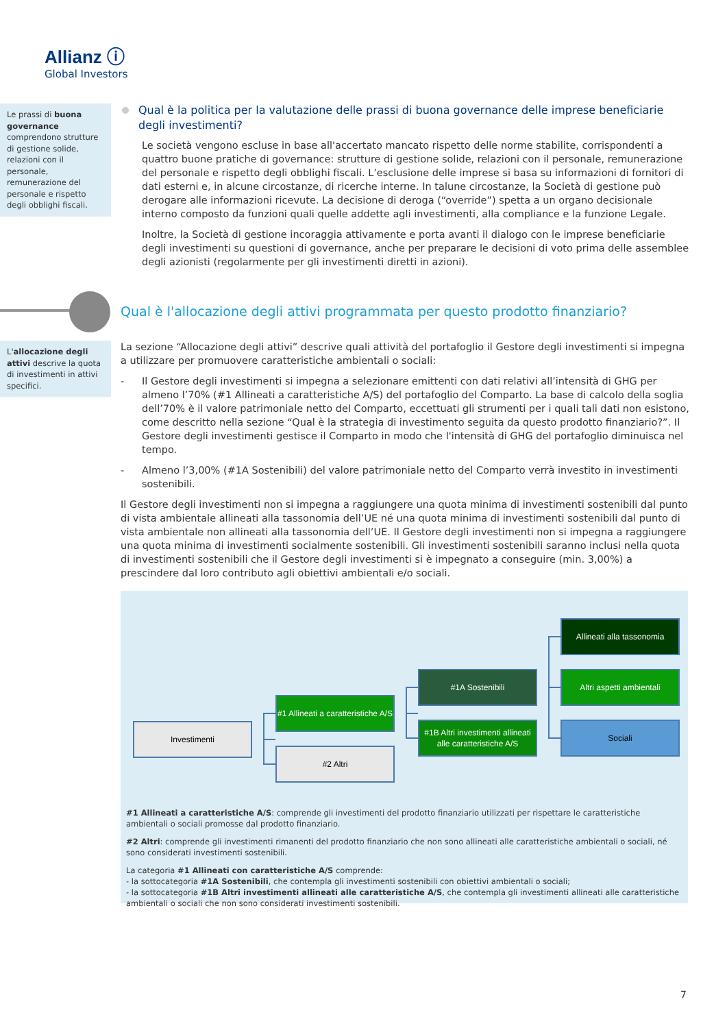Allianz ⓘ
Global Investors
Le prassi di buona governance comprendono strutture di gestione solide, relazioni con il personale, remunerazione del personale e rispetto degli obblighi fiscali.
Qual è la politica per la valutazione delle prassi di buona governance delle imprese beneficiarie degli investimenti?
Le società vengono escluse in base all'accertato mancato rispetto delle norme stabilite, corrispondenti a quattro buone pratiche di governance: strutture di gestione solide, relazioni con il personale, remunerazione del personale e rispetto degli obblighi fiscali. L’esclusione delle imprese si basa su informazioni di fornitori di dati esterni e, in alcune circostanze, di ricerche interne. In talune circostanze, la Società di gestione può derogare alle informazioni ricevute. La decisione di deroga (“override”) spetta a un organo decisionale interno composto da funzioni quali quelle addette agli investimenti, alla compliance e la funzione Legale.
Inoltre, la Società di gestione incoraggia attivamente e porta avanti il dialogo con le imprese beneficiarie degli investimenti su questioni di governance, anche per preparare le decisioni di voto prima delle assemblee degli azionisti (regolarmente per gli investimenti diretti in azioni).
Qual è l'allocazione degli attivi programmata per questo prodotto finanziario?
L'allocazione degli attivi descrive la quota di investimenti in attivi specifici.
La sezione “Allocazione degli attivi” descrive quali attività del portafoglio il Gestore degli investimenti si impegna a utilizzare per promuovere caratteristiche ambientali o sociali:
- Il Gestore degli investimenti si impegna a selezionare emittenti con dati relativi all’intensità di GHG per almeno l’70% (#1 Allineati a caratteristiche A/S) del portafoglio del Comparto. La base di calcolo della soglia dell’70% è il valore patrimoniale netto del Comparto, eccettuati gli strumenti per i quali tali dati non esistono, come descritto nella sezione “Qual è la strategia di investimento seguita da questo prodotto finanziario?”. Il Gestore degli investimenti gestisce il Comparto in modo che l'intensità di GHG del portafoglio diminuisca nel tempo.
- Almeno l’3,00% (#1A Sostenibili) del valore patrimoniale netto del Comparto verrà investito in investimenti sostenibili.
Il Gestore degli investimenti non si impegna a raggiungere una quota minima di investimenti sostenibili dal punto di vista ambientale allineati alla tassonomia dell’UE né una quota minima di investimenti sostenibili dal punto di vista ambientale non allineati alla tassonomia dell’UE. Il Gestore degli investimenti non si impegna a raggiungere una quota minima di investimenti socialmente sostenibili. Gli investimenti sostenibili saranno inclusi nella quota di investimenti sostenibili che il Gestore degli investimenti si è impegnato a conseguire (min. 3,00%) a prescindere dal loro contributo agli obiettivi ambientali e/o sociali.
Investimenti
#1 Allineati a caratteristiche A/S
#2 Altri
#1A Sostenibili
#1B Altri investimenti allineati alle caratteristiche A/S
Allineati alla tassonomia
Altri aspetti ambientali
Sociali
#1 Allineati a caratteristiche A/S: comprende gli investimenti del prodotto finanziario utilizzati per rispettare le caratteristiche ambientali o sociali promosse dal prodotto finanziario.
#2 Altri: comprende gli investimenti rimanenti del prodotto finanziario che non sono allineati alle caratteristiche ambientali o sociali, né sono considerati investimenti sostenibili.
La categoria #1 Allineati con caratteristiche A/S comprende:
- la sottocategoria #1A Sostenibili, che contempla gli investimenti sostenibili con obiettivi ambientali o sociali;
- la sottocategoria #1B Altri investimenti allineati alle caratteristiche A/S, che contempla gli investimenti allineati alle caratteristiche ambientali o sociali che non sono considerati investimenti sostenibili.
7